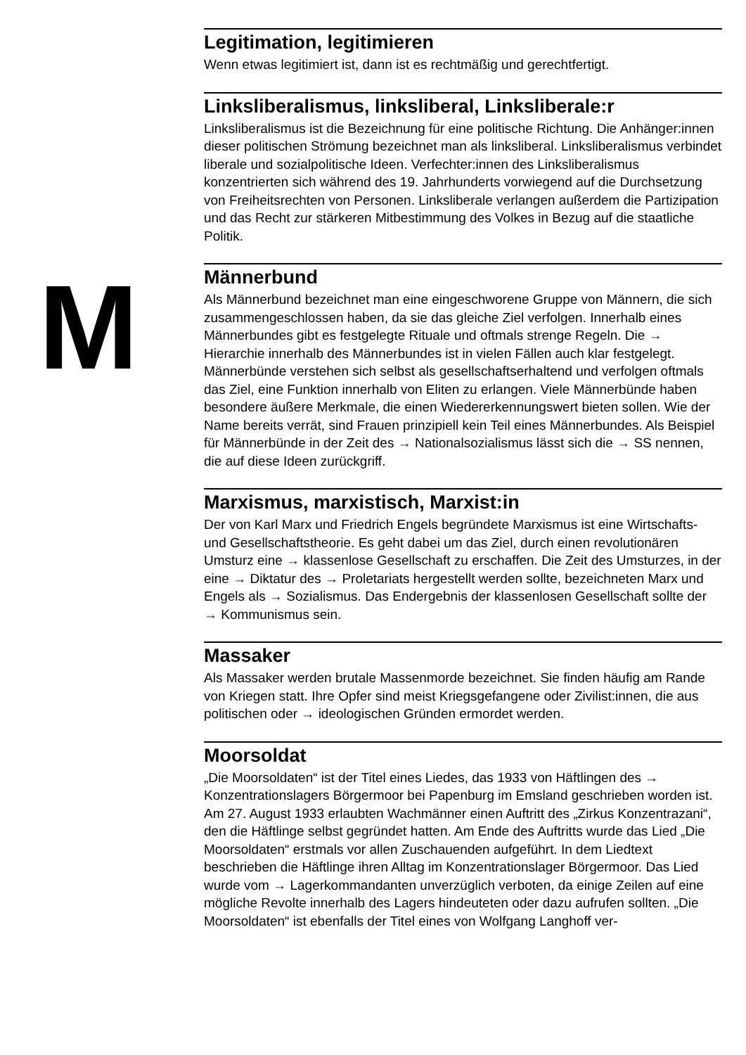M
Legitimation, legitimieren
Wenn etwas legitimiert ist, dann ist es rechtmäßig und gerechtfertigt.
Linksliberalismus, linksliberal, Linksliberale:r
Linksliberalismus ist die Bezeichnung für eine politische Richtung. Die Anhänger:innen dieser politischen Strömung bezeichnet man als linksliberal. Linksliberalismus verbindet liberale und sozialpolitische Ideen. Verfechter:innen des Linksliberalismus konzentrierten sich während des 19. Jahrhunderts vorwiegend auf die Durchsetzung von Freiheitsrechten von Personen. Linksliberale verlangen außerdem die Partizipation und das Recht zur stärkeren Mitbestimmung des Volkes in Bezug auf die staatliche Politik.
Männerbund
Als Männerbund bezeichnet man eine eingeschworene Gruppe von Männern, die sich zusammengeschlossen haben, da sie das gleiche Ziel verfolgen. Innerhalb eines Männerbundes gibt es festgelegte Rituale und oftmals strenge Regeln. Die → Hierarchie innerhalb des Männerbundes ist in vielen Fällen auch klar festgelegt. Männerbünde verstehen sich selbst als gesellschaftserhaltend und verfolgen oftmals das Ziel, eine Funktion innerhalb von Eliten zu erlangen. Viele Männerbünde haben besondere äußere Merkmale, die einen Wiedererkennungswert bieten sollen. Wie der Name bereits verrät, sind Frauen prinzipiell kein Teil eines Männerbundes. Als Beispiel für Männerbünde in der Zeit des → Nationalsozialismus lässt sich die → SS nennen, die auf diese Ideen zurückgriff.
Marxismus, marxistisch, Marxist:in
Der von Karl Marx und Friedrich Engels begründete Marxismus ist eine Wirtschafts- und Gesellschaftstheorie. Es geht dabei um das Ziel, durch einen revolutionären Umsturz eine → klassenlose Gesellschaft zu erschaffen. Die Zeit des Umsturzes, in der eine → Diktatur des → Proletariats hergestellt werden sollte, bezeichneten Marx und Engels als → Sozialismus. Das Endergebnis der klassenlosen Gesellschaft sollte der → Kommunismus sein.
Massaker
Als Massaker werden brutale Massenmorde bezeichnet. Sie finden häufig am Rande von Kriegen statt. Ihre Opfer sind meist Kriegsgefangene oder Zivilist:innen, die aus politischen oder → ideologischen Gründen ermordet werden.
Moorsoldat
„Die Moorsoldaten“ ist der Titel eines Liedes, das 1933 von Häftlingen des → Konzentrationslagers Börgermoor bei Papenburg im Emsland geschrieben worden ist. Am 27. August 1933 erlaubten Wachmänner einen Auftritt des „Zirkus Konzentrazani“, den die Häftlinge selbst gegründet hatten. Am Ende des Auftritts wurde das Lied „Die Moorsoldaten“ erstmals vor allen Zuschauenden aufgeführt. In dem Liedtext beschrieben die Häftlinge ihren Alltag im Konzentrationslager Börgermoor. Das Lied wurde vom → Lagerkommandanten unverzüglich verboten, da einige Zeilen auf eine mögliche Revolte innerhalb des Lagers hindeuteten oder dazu aufrufen sollten. „Die Moorsoldaten“ ist ebenfalls der Titel eines von Wolfgang Langhoff ver-